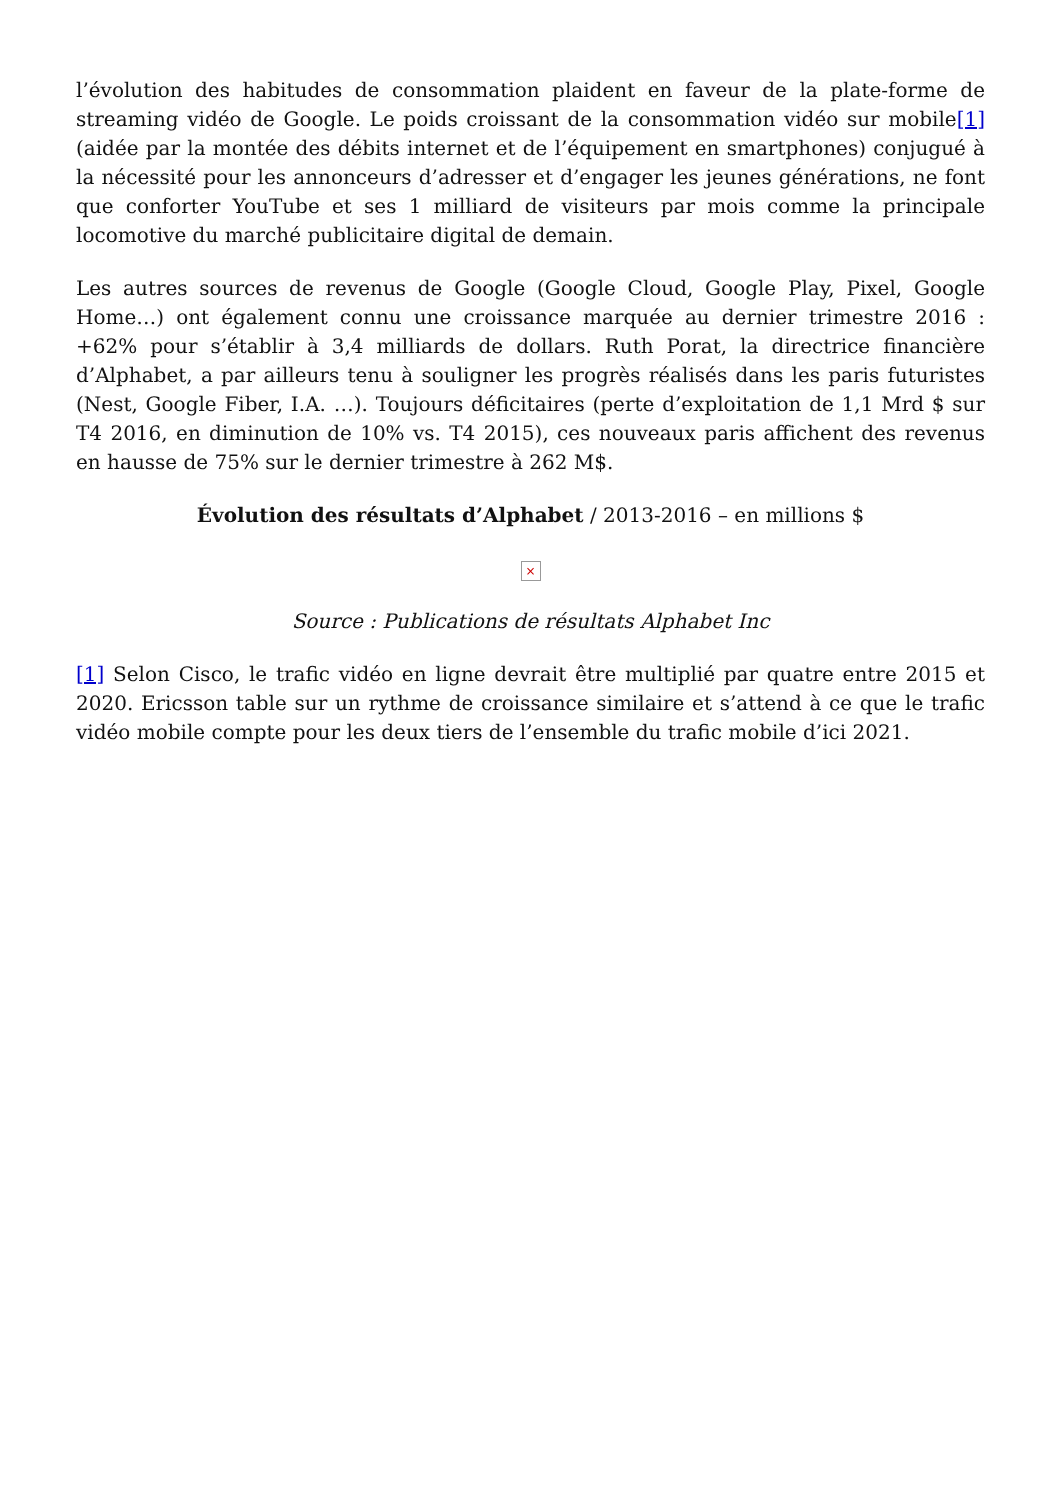l’évolution des habitudes de consommation plaident en faveur de la plate-forme de streaming vidéo de Google. Le poids croissant de la consommation vidéo sur mobile[1] (aidée par la montée des débits internet et de l’équipement en smartphones) conjugué à la nécessité pour les annonceurs d’adresser et d’engager les jeunes générations, ne font que conforter YouTube et ses 1 milliard de visiteurs par mois comme la principale locomotive du marché publicitaire digital de demain.
Les autres sources de revenus de Google (Google Cloud, Google Play, Pixel, Google Home…) ont également connu une croissance marquée au dernier trimestre 2016 : +62% pour s’établir à 3,4 milliards de dollars. Ruth Porat, la directrice financière d’Alphabet, a par ailleurs tenu à souligner les progrès réalisés dans les paris futuristes (Nest, Google Fiber, I.A. …). Toujours déficitaires (perte d’exploitation de 1,1 Mrd $ sur T4 2016, en diminution de 10% vs. T4 2015), ces nouveaux paris affichent des revenus en hausse de 75% sur le dernier trimestre à 262 M$.
Évolution des résultats d’Alphabet / 2013-2016 – en millions $
×
Source : Publications de résultats Alphabet Inc
[1] Selon Cisco, le trafic vidéo en ligne devrait être multiplié par quatre entre 2015 et 2020. Ericsson table sur un rythme de croissance similaire et s’attend à ce que le trafic vidéo mobile compte pour les deux tiers de l’ensemble du trafic mobile d’ici 2021.